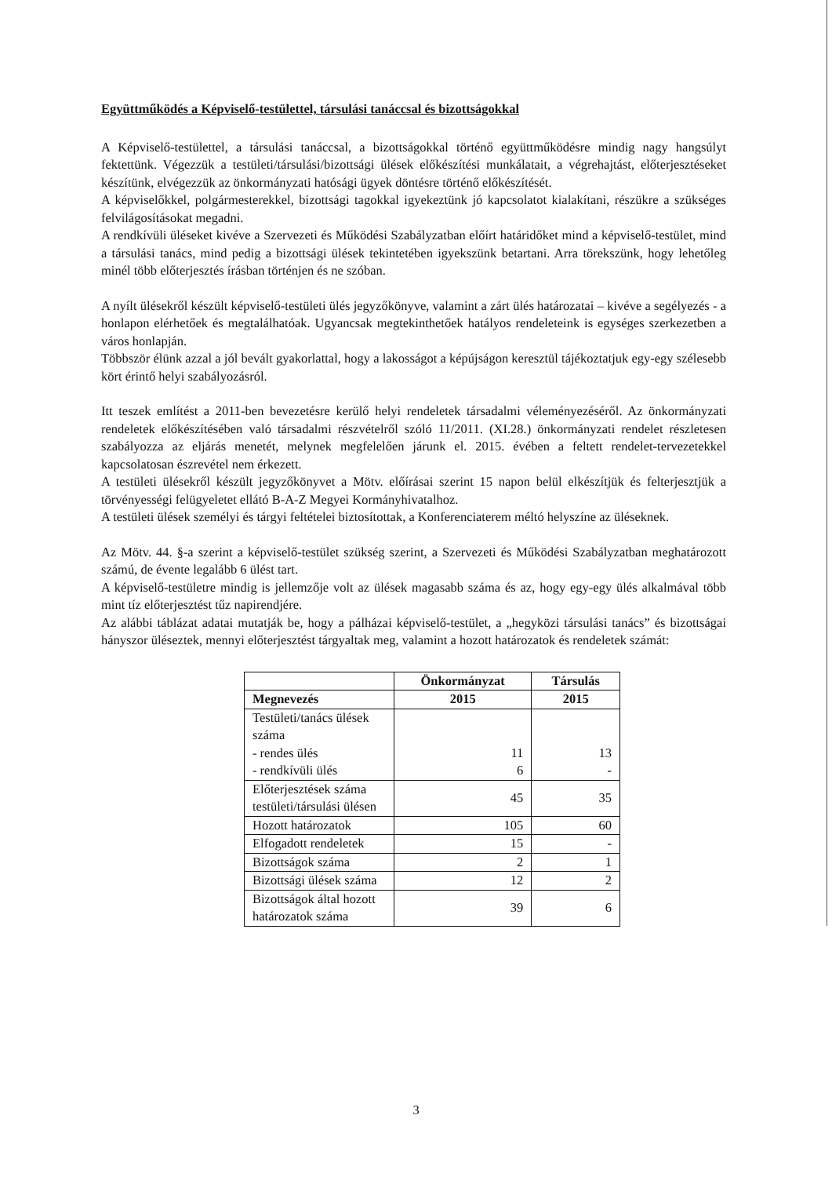Együttműködés a Képviselő-testülettel, társulási tanáccsal és bizottságokkal
A Képviselő-testülettel, a társulási tanáccsal, a bizottságokkal történő együttműködésre mindig nagy hangsúlyt fektettünk. Végezzük a testületi/társulási/bizottsági ülések előkészítési munkálatait, a végrehajtást, előterjesztéseket készítünk, elvégezzük az önkormányzati hatósági ügyek döntésre történő előkészítését.
A képviselőkkel, polgármesterekkel, bizottsági tagokkal igyekeztünk jó kapcsolatot kialakítani, részükre a szükséges felvilágosításokat megadni.
A rendkívüli üléseket kivéve a Szervezeti és Működési Szabályzatban előírt határidőket mind a képviselő-testület, mind a társulási tanács, mind pedig a bizottsági ülések tekintetében igyekszünk betartani. Arra törekszünk, hogy lehetőleg minél több előterjesztés írásban történjen és ne szóban.
A nyílt ülésekről készült képviselő-testületi ülés jegyzőkönyve, valamint a zárt ülés határozatai – kivéve a segélyezés - a honlapon elérhetőek és megtalálhatóak. Ugyancsak megtekinthetőek hatályos rendeleteink is egységes szerkezetben a város honlapján.
Többször élünk azzal a jól bevált gyakorlattal, hogy a lakosságot a képújságon keresztül tájékoztatjuk egy-egy szélesebb kört érintő helyi szabályozásról.
Itt teszek említést a 2011-ben bevezetésre kerülő helyi rendeletek társadalmi véleményezéséről. Az önkormányzati rendeletek előkészítésében való társadalmi részvételről szóló 11/2011. (XI.28.) önkormányzati rendelet részletesen szabályozza az eljárás menetét, melynek megfelelően járunk el. 2015. évében a feltett rendelet-tervezetekkel kapcsolatosan észrevétel nem érkezett.
A testületi ülésekről készült jegyzőkönyvet a Mötv. előírásai szerint 15 napon belül elkészítjük és felterjesztjük a törvényességi felügyeletet ellátó B-A-Z Megyei Kormányhivatalhoz.
A testületi ülések személyi és tárgyi feltételei biztosítottak, a Konferenciaterem méltó helyszíne az üléseknek.
Az Mötv. 44. §-a szerint a képviselő-testület szükség szerint, a Szervezeti és Működési Szabályzatban meghatározott számú, de évente legalább 6 ülést tart.
A képviselő-testületre mindig is jellemzője volt az ülések magasabb száma és az, hogy egy-egy ülés alkalmával több mint tíz előterjesztést tűz napirendjére.
Az alábbi táblázat adatai mutatják be, hogy a pálházai képviselő-testület, a „hegyközi társulási tanács” és bizottságai hányszor üléseztek, mennyi előterjesztést tárgyaltak meg, valamint a hozott határozatok és rendeletek számát:
| | Önkormányzat | Társulás |
| --- | --- | --- |
| Megnevezés | 2015 | 2015 |
| Testületi/tanács ülések száma - rendes ülés - rendkívüli ülés | 11 6 | 13 - |
| Előterjesztések száma testületi/társulási ülésen | 45 | 35 |
| Hozott határozatok | 105 | 60 |
| Elfogadott rendeletek | 15 | - |
| Bizottságok száma | 2 | 1 |
| Bizottsági ülések száma | 12 | 2 |
| Bizottságok által hozott határozatok száma | 39 | 6 |
3